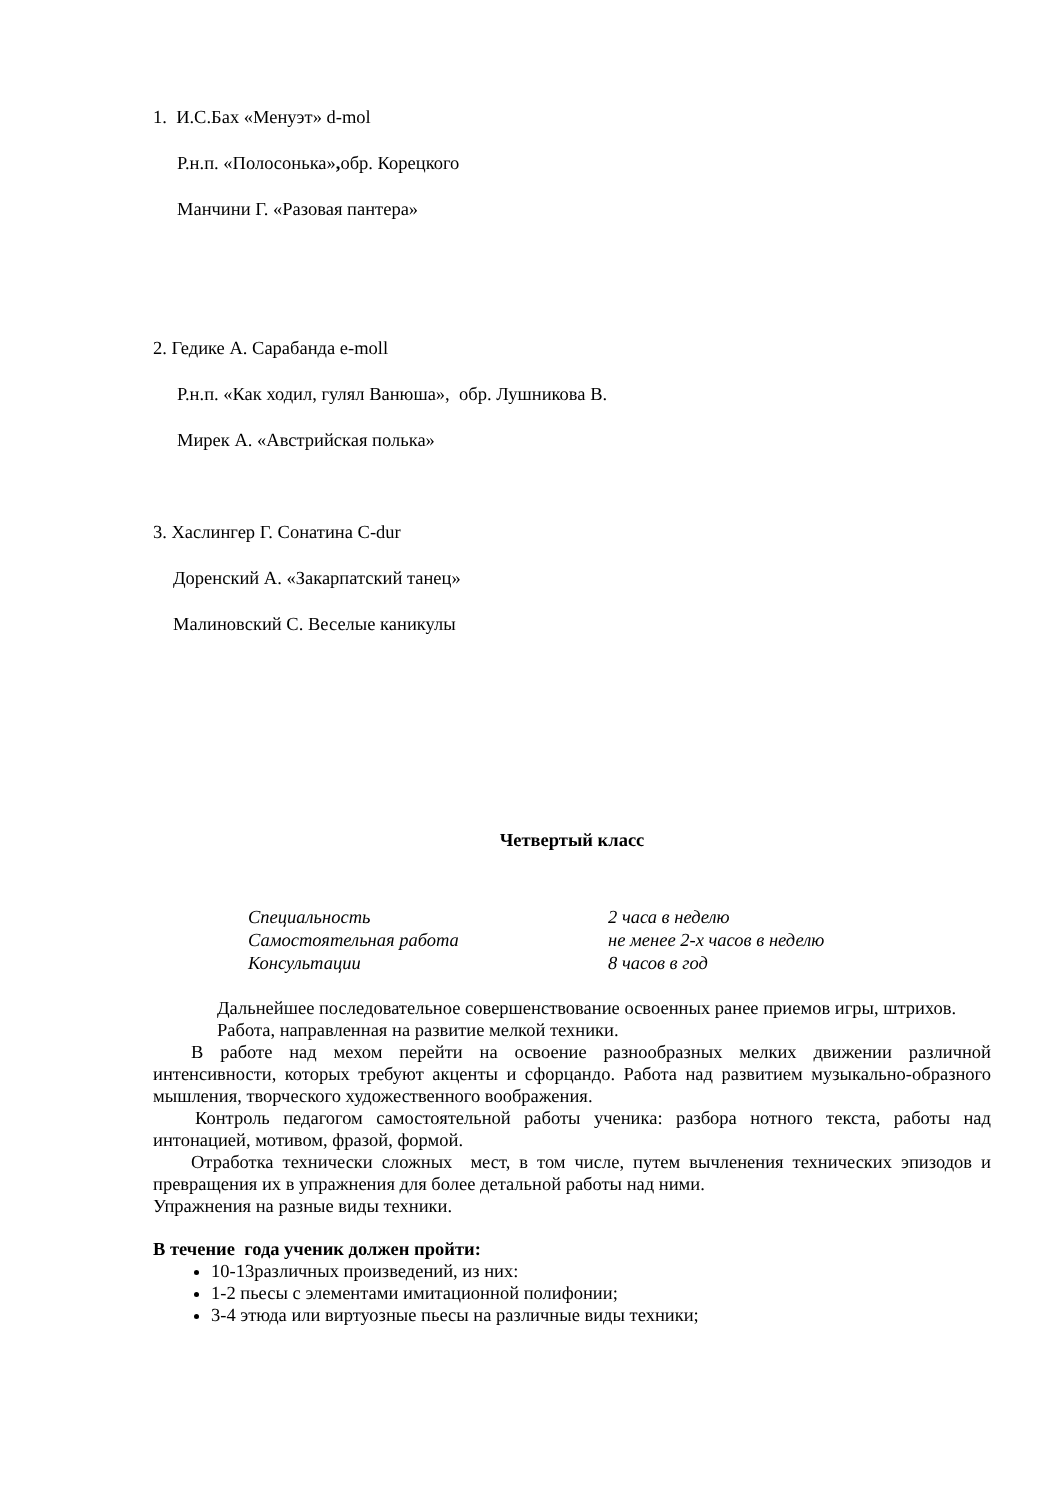1. И.С.Бах «Менуэт» d-mol
Р.н.п. «Полосонька», обр. Корецкого
Манчини Г. «Разовая пантера»
2. Гедике А. Сарабанда e-moll
Р.н.п. «Как ходил, гулял Ванюша», обр. Лушникова В.
Мирек А. «Австрийская полька»
3. Хаслингер Г. Сонатина C-dur
Доренский А. «Закарпатский танец»
Малиновский С. Веселые каникулы
Четвертый класс
Специальность 2 часа в неделю Самостоятельная работа не менее 2-х часов в неделю Консультации 8 часов в год
Дальнейшее последовательное совершенствование освоенных ранее приемов игры, штрихов.
Работа, направленная на развитие мелкой техники.
В работе над мехом перейти на освоение разнообразных мелких движении различной интенсивности, которых требуют акценты и сфорцандо. Работа над развитием музыкально-образного мышления, творческого художественного воображения.
Контроль педагогом самостоятельной работы ученика: разбора нотного текста, работы над интонацией, мотивом, фразой, формой.
Отработка технически сложных мест, в том числе, путем вычленения технических эпизодов и превращения их в упражнения для более детальной работы над ними.
Упражнения на разные виды техники.
В течение года ученик должен пройти:
10-13различных произведений, из них:
1-2 пьесы с элементами имитационной полифонии;
3-4 этюда или виртуозные пьесы на различные виды техники;